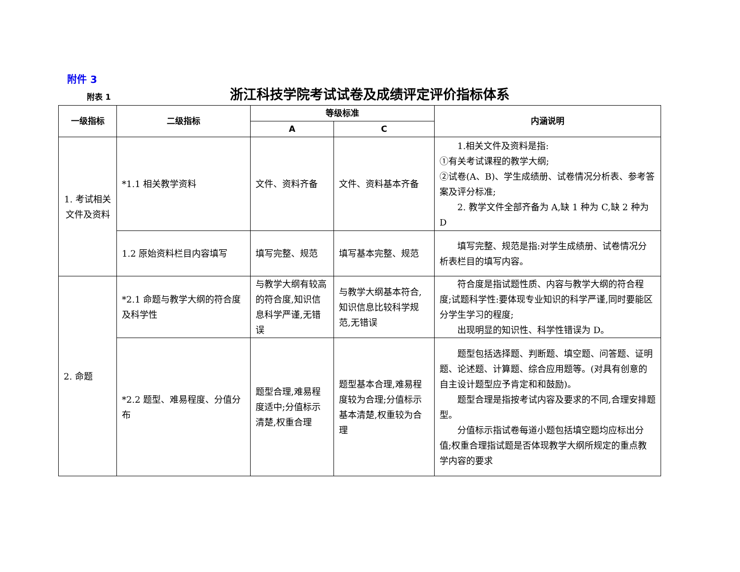附件 3
附表 1
浙江科技学院考试试卷及成绩评定评价指标体系
| 一级指标 | 二级指标 | 等级标准 | | 内涵说明 |
| --- | --- | --- | --- | --- |
| | | A | C | |
| 1. 考试相关文件及资料 | *1.1 相关教学资料 | 文件、资料齐备 | 文件、资料基本齐备 | 1.相关文件及资料是指: ①有关考试课程的教学大纲; ②试卷(A、B)、学生成绩册、试卷情况分析表、参考答案及评分标准; 2. 教学文件全部齐备为 A,缺 1 种为 C,缺 2 种为 D |
| | 1.2 原始资料栏目内容填写 | 填写完整、规范 | 填写基本完整、规范 | 填写完整、规范是指:对学生成绩册、试卷情况分析表栏目的填写内容。 |
| 2. 命题 | *2.1 命题与教学大纲的符合度及科学性 | 与教学大纲有较高的符合度,知识信息科学严谨,无错误 | 与教学大纲基本符合,知识信息比较科学规范,无错误 | 符合度是指试题性质、内容与教学大纲的符合程度;试题科学性:要体现专业知识的科学严谨,同时要能区分学生学习的程度; 出现明显的知识性、科学性错误为 D。 |
| | *2.2 题型、难易程度、分值分布 | 题型合理,难易程度适中;分值标示清楚,权重合理 | 题型基本合理,难易程度较为合理;分值标示基本清楚,权重较为合理 | 题型包括选择题、判断题、填空题、问答题、证明题、论述题、计算题、综合应用题等。(对具有创意的自主设计题型应予肯定和和鼓励)。 题型合理是指按考试内容及要求的不同,合理安排题型。 分值标示指试卷每道小题包括填空题均应标出分值;权重合理指试题是否体现教学大纲所规定的重点教学内容的要求 |